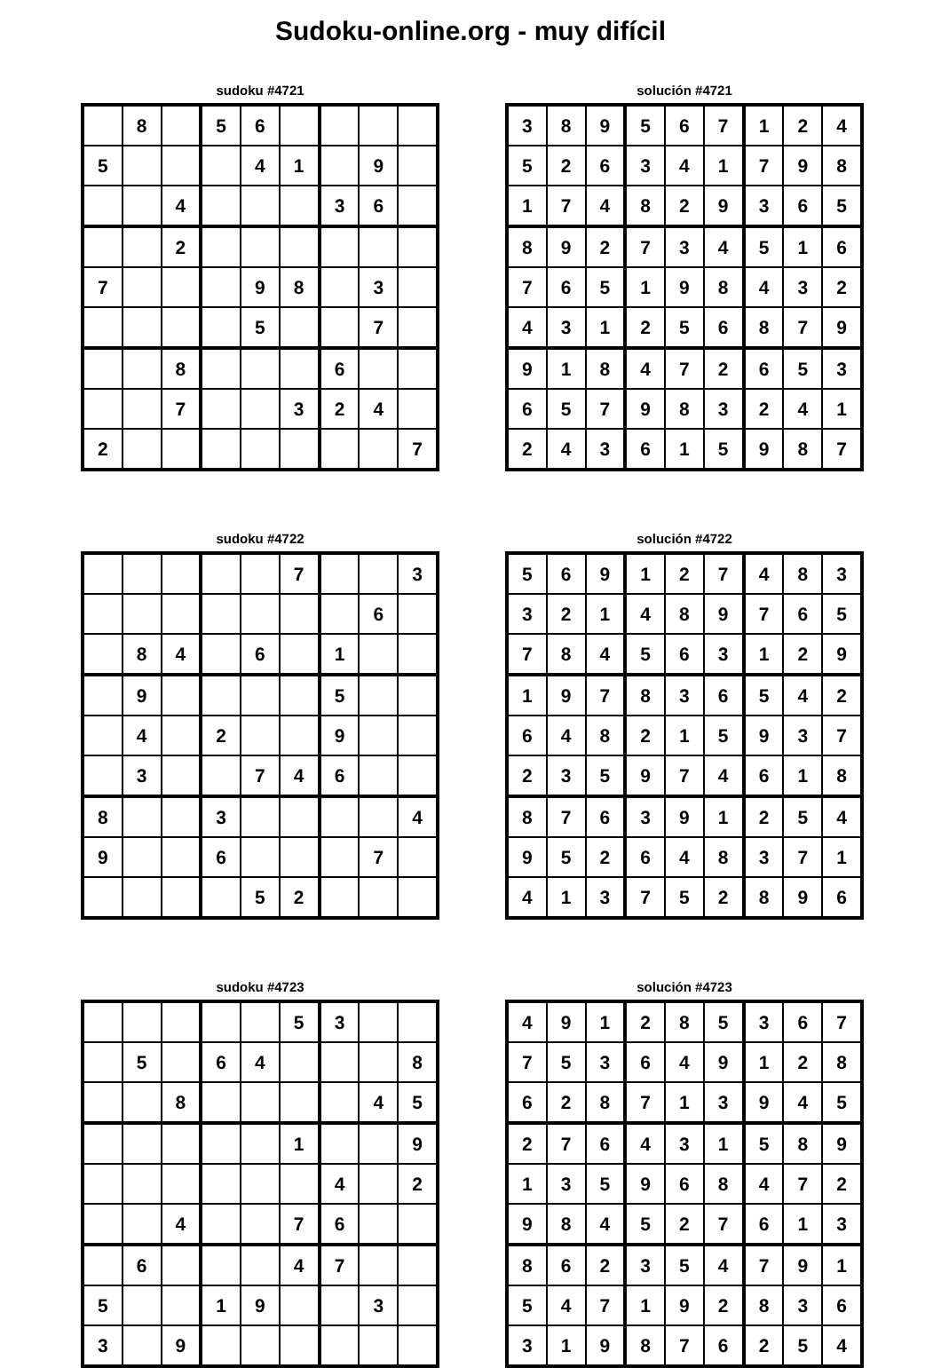Sudoku-online.org - muy difícil
sudoku #4721
| | 8 | | 5 | 6 | | | | |
| 5 | | | | 4 | 1 | | 9 | |
| | | 4 | | | | 3 | 6 | |
| | | 2 | | | | | | |
| 7 | | | | 9 | 8 | | 3 | |
| | | | | 5 | | | 7 | |
| | | 8 | | | | 6 | | |
| | | 7 | | | 3 | 2 | 4 | |
| 2 | | | | | | | | 7 |
solución #4721
| 3 | 8 | 9 | 5 | 6 | 7 | 1 | 2 | 4 |
| 5 | 2 | 6 | 3 | 4 | 1 | 7 | 9 | 8 |
| 1 | 7 | 4 | 8 | 2 | 9 | 3 | 6 | 5 |
| 8 | 9 | 2 | 7 | 3 | 4 | 5 | 1 | 6 |
| 7 | 6 | 5 | 1 | 9 | 8 | 4 | 3 | 2 |
| 4 | 3 | 1 | 2 | 5 | 6 | 8 | 7 | 9 |
| 9 | 1 | 8 | 4 | 7 | 2 | 6 | 5 | 3 |
| 6 | 5 | 7 | 9 | 8 | 3 | 2 | 4 | 1 |
| 2 | 4 | 3 | 6 | 1 | 5 | 9 | 8 | 7 |
sudoku #4722
| | | | | | 7 | | | 3 |
| | | | | | | | 6 | |
| | 8 | 4 | | 6 | | 1 | | |
| | 9 | | | | | 5 | | |
| | 4 | | 2 | | | 9 | | |
| | 3 | | | 7 | 4 | 6 | | |
| 8 | | | 3 | | | | | 4 |
| 9 | | | 6 | | | | 7 | |
| | | | | 5 | 2 | | | |
solución #4722
| 5 | 6 | 9 | 1 | 2 | 7 | 4 | 8 | 3 |
| 3 | 2 | 1 | 4 | 8 | 9 | 7 | 6 | 5 |
| 7 | 8 | 4 | 5 | 6 | 3 | 1 | 2 | 9 |
| 1 | 9 | 7 | 8 | 3 | 6 | 5 | 4 | 2 |
| 6 | 4 | 8 | 2 | 1 | 5 | 9 | 3 | 7 |
| 2 | 3 | 5 | 9 | 7 | 4 | 6 | 1 | 8 |
| 8 | 7 | 6 | 3 | 9 | 1 | 2 | 5 | 4 |
| 9 | 5 | 2 | 6 | 4 | 8 | 3 | 7 | 1 |
| 4 | 1 | 3 | 7 | 5 | 2 | 8 | 9 | 6 |
sudoku #4723
| | | | | | 5 | 3 | | |
| | 5 | | 6 | 4 | | | | 8 |
| | | 8 | | | | | 4 | 5 |
| | | | | | 1 | | | 9 |
| | | | | | | 4 | | 2 |
| | | 4 | | | 7 | 6 | | |
| | 6 | | | | 4 | 7 | | |
| 5 | | | 1 | 9 | | | 3 | |
| 3 | | 9 | | | | | | |
solución #4723
| 4 | 9 | 1 | 2 | 8 | 5 | 3 | 6 | 7 |
| 7 | 5 | 3 | 6 | 4 | 9 | 1 | 2 | 8 |
| 6 | 2 | 8 | 7 | 1 | 3 | 9 | 4 | 5 |
| 2 | 7 | 6 | 4 | 3 | 1 | 5 | 8 | 9 |
| 1 | 3 | 5 | 9 | 6 | 8 | 4 | 7 | 2 |
| 9 | 8 | 4 | 5 | 2 | 7 | 6 | 1 | 3 |
| 8 | 6 | 2 | 3 | 5 | 4 | 7 | 9 | 1 |
| 5 | 4 | 7 | 1 | 9 | 2 | 8 | 3 | 6 |
| 3 | 1 | 9 | 8 | 7 | 6 | 2 | 5 | 4 |